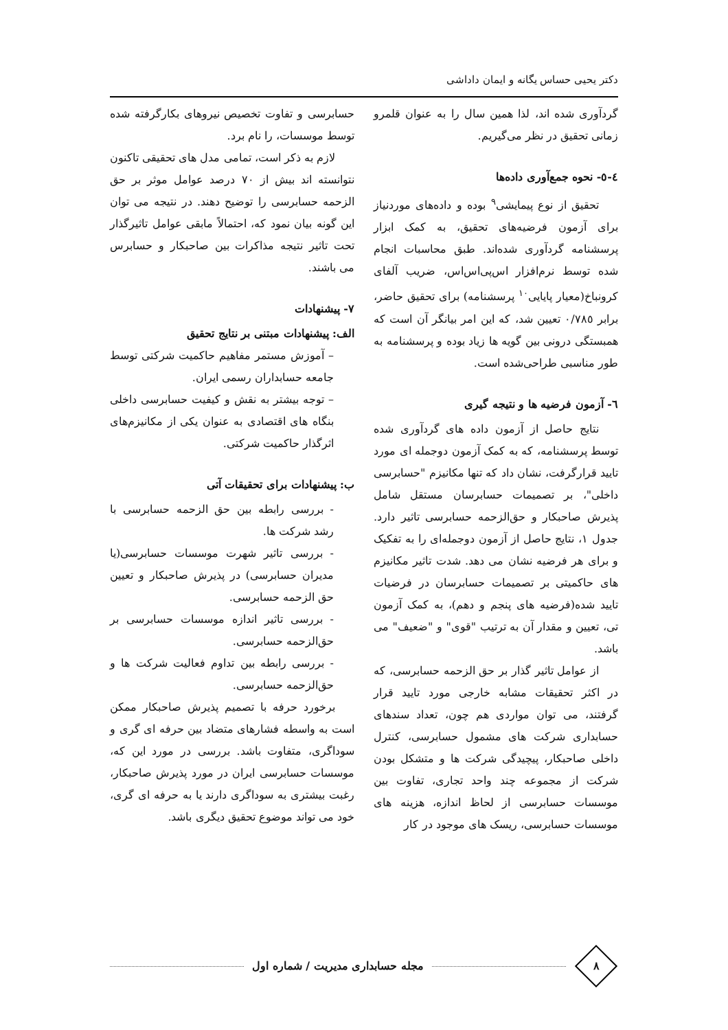دکتر یحیی حساس یگانه و ایمان داداشی
گردآوری شده اند، لذا همین سال را به عنوان قلمرو زمانی تحقیق در نظر می‌گیریم.
٤-٥- نحوه جمع‌آوری داده‌ها
تحقیق از نوع پیمایشی<sup>٩</sup> بوده و داده‌های موردنیاز برای آزمون فرضیه‌های تحقیق، به کمک ابزار پرسشنامه گردآوری شده‌اند. طبق محاسبات انجام شده توسط نرم‌افزار اس‌پی‌اس‌اس، ضریب آلفای کرونباخ(معیار پایایی<sup>١٠</sup> پرسشنامه) برای تحقیق حاضر، برابر ٠/٧٨٥ تعیین شد، که این امر بیانگر آن است که همبستگی درونی بین گویه ها زیاد بوده و پرسشنامه به طور مناسبی طراحی‌شده است.
٦- آزمون فرضیه ها و نتیجه گیری
نتایج حاصل از آزمون داده های گردآوری شده توسط پرسشنامه، که به کمک آزمون دوجمله ای مورد تایید قرارگرفت، نشان داد که تنها مکانیزم "حسابرسی داخلی"، بر تصمیمات حسابرسان مستقل شامل پذیرش صاحبکار و حق‌الزحمه حسابرسی تاثیر دارد. جدول ١، نتایج حاصل از آزمون دوجمله‌ای را به تفکیک و برای هر فرضیه نشان می دهد. شدت تاثیر مکانیزم های حاکمیتی بر تصمیمات حسابرسان در فرضیات تایید شده(فرضیه های پنجم و دهم)، به کمک آزمون تی، تعیین و مقدار آن به ترتیب "قوی" و "ضعیف" می باشد.
از عوامل تاثیر گذار بر حق الزحمه حسابرسی، که در اکثر تحقیقات مشابه خارجی مورد تایید قرار گرفتند، می توان مواردی هم چون، تعداد سندهای حسابداری شرکت های مشمول حسابرسی، کنترل داخلی صاحبکار، پیچیدگی شرکت ها و متشکل بودن شرکت از مجموعه چند واحد تجاری، تفاوت بین موسسات حسابرسی از لحاظ اندازه، هزینه های موسسات حسابرسی، ریسک های موجود در کار
حسابرسی و تفاوت تخصیص نیروهای بکارگرفته شده توسط موسسات، را نام برد.
لازم به ذکر است، تمامی مدل های تحقیقی تاکنون نتوانسته اند بیش از ٧٠ درصد عوامل موثر بر حق الزحمه حسابرسی را توضیح دهند. در نتیجه می توان این گونه بیان نمود که، احتمالاً مابقی عوامل تاثیرگذار تحت تاثیر نتیجه مذاکرات بین صاحبکار و حسابرس می باشند.
٧- پیشنهادات
الف: پیشنهادات مبتنی بر نتایج تحقیق
– آموزش مستمر مفاهیم حاکمیت شرکتی توسط جامعه حسابداران رسمی ایران.
– توجه بیشتر به نقش و کیفیت حسابرسی داخلی بنگاه های اقتصادی به عنوان یکی از مکانیزم‌های اثرگذار حاکمیت شرکتی.
ب: پیشنهادات برای تحقیقات آتی
- بررسی رابطه بین حق الزحمه حسابرسی با رشد شرکت ها.
- بررسی تاثیر شهرت موسسات حسابرسی(یا مدیران حسابرسی) در پذیرش صاحبکار و تعیین حق الزحمه حسابرسی.
- بررسی تاثیر اندازه موسسات حسابرسی بر حق‌الزحمه حسابرسی.
- بررسی رابطه بین تداوم فعالیت شرکت ها و حق‌الزحمه حسابرسی.
برخورد حرفه با تصمیم پذیرش صاحبکار ممکن است به واسطه فشارهای متضاد بین حرفه ای گری و سوداگری، متفاوت باشد. بررسی در مورد این که، موسسات حسابرسی ایران در مورد پذیرش صاحبکار، رغبت بیشتری به سوداگری دارند یا به حرفه ای گری، خود می تواند موضوع تحقیق دیگری باشد.
٨
مجله حسابداری مدیریت / شماره اول